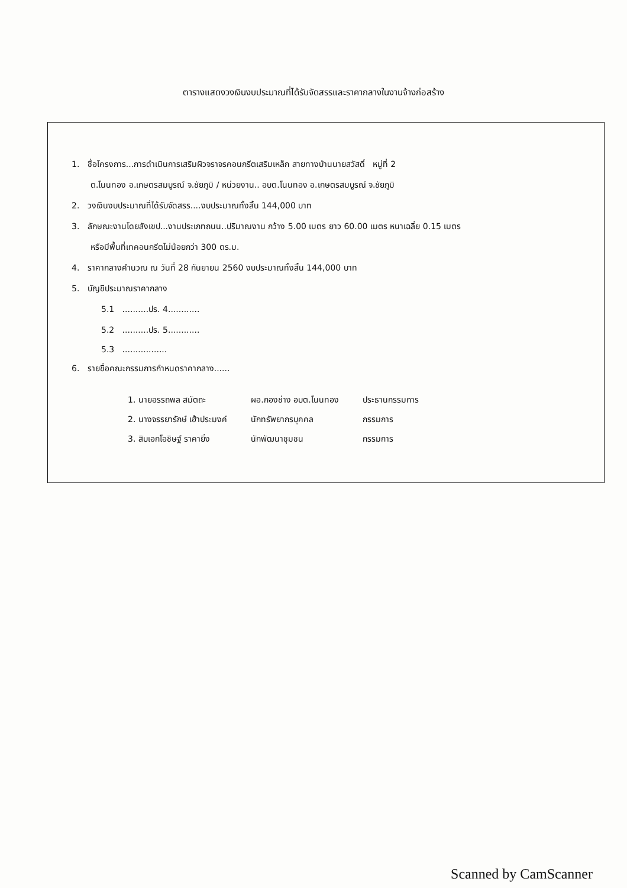ตารางแสดงวงเงินงบประมาณที่ได้รับจัดสรรและราคากลางในงานจ้างก่อสร้าง
1. ชื่อโครงการ...การดำเนินการเสริมผิวจราจรคอนกรีตเสริมเหล็ก สายทางบ้านนายสวัสดิ์ หมู่ที่ 2
ต.โนนทอง อ.เกษตรสมบูรณ์ จ.ชัยภูมิ / หน่วยงาน.. อบต.โนนทอง อ.เกษตรสมบูรณ์ จ.ชัยภูมิ
2. วงเงินงบประมาณที่ได้รับจัดสรร....งบประมาณทั้งสิ้น 144,000 บาท
3. ลักษณะงานโดยสังเขป...งานประเภทถนน..ปริมาณงาน กว้าง 5.00 เมตร ยาว 60.00 เมตร หนาเฉลี่ย 0.15 เมตร
หรือมีพื้นที่เทคอนกรีตไม่น้อยกว่า 300 ตร.ม.
4. ราคากลางคำนวณ ณ วันที่ 28 กันยายน 2560 งบประมาณทั้งสิ้น 144,000 บาท
5. บัญชีประมาณราคากลาง
5.1 ..........ปร. 4............
5.2 ..........ปร. 5............
5.3 .................
6. รายชื่อคณะกรรมการกำหนดราคากลาง......
| 1. นายอรรถพล สมัตถะ | ผอ.กองช่าง อบต.โนนทอง | ประธานกรรมการ |
| 2. นางจรรยารักษ์ เฮ้าประมงค์ | นักทรัพยากรบุคคล | กรรมการ |
| 3. สิบเอกโอชิษฐ์ ราคายิ่ง | นักพัฒนาชุมชน | กรรมการ |
Scanned by CamScanner